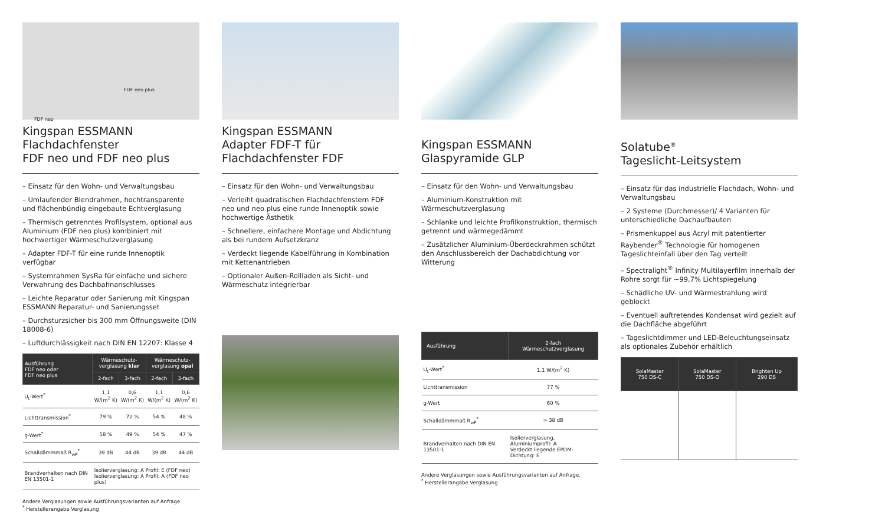FDF neo plus
FDF neo
Kingspan ESSMANN
Flachdachfenster
FDF neo und FDF neo plus
– Einsatz für den Wohn- und Verwaltungsbau
– Umlaufender Blendrahmen, hochtransparente und flächenbündig eingebaute Echtverglasung
– Thermisch getrenntes Profilsystem, optional aus Aluminium (FDF neo plus) kombiniert mit hochwertiger Wärmeschutzverglasung
– Adapter FDF-T für eine runde Innenoptik verfügbar
– Systemrahmen SysRa für einfache und sichere Verwahrung des Dachbahnanschlusses
– Leichte Reparatur oder Sanierung mit Kingspan ESSMANN Reparatur- und Sanierungsset
– Durchsturzsicher bis 300 mm Öffnungsweite (DIN 18008-6)
– Luftdurchlässigkeit nach DIN EN 12207: Klasse 4
| Ausführung FDF neo oder FDF neo plus | Wärmeschutz- verglasung klar | | Wärmeschutz- verglasung opal | |
| --- | --- | --- | --- | --- |
| | 2-fach | 3-fach | 2-fach | 3-fach |
| U<sub>t</sub>-Wert<sup>*</sup> | 1,1 W/(m<sup>2</sup> K) | 0,6 W/(m<sup>2</sup> K) | 1,1 W/(m<sup>2</sup> K) | 0,6 W/(m<sup>2</sup> K) |
| Lichttransmission<sup>*</sup> | 79 % | 72 % | 54 % | 48 % |
| g-Wert<sup>*</sup> | 58 % | 49 % | 54 % | 47 % |
| Schalldämmmaß R<sub>wP</sub><sup>*</sup> | 39 dB | 44 dB | 39 dB | 44 dB |
| Brandverhalten nach DIN EN 13501-1 | Isolierverglasung: A Profil: E (FDF neo) Isolierverglasung: A Profil: A (FDF neo plus) | | | |
Andere Verglasungen sowie Ausführungsvarianten auf Anfrage.
<sup>*</sup> Herstellerangabe Verglasung
Kingspan ESSMANN
Adapter FDF-T für
Flachdachfenster FDF
– Einsatz für den Wohn- und Verwaltungsbau
– Verleiht quadratischen Flachdachfenstern FDF neo und neo plus eine runde Innenoptik sowie hochwertige Ästhetik
– Schnellere, einfachere Montage und Abdichtung als bei rundem Aufsetzkranz
– Verdeckt liegende Kabelführung in Kombination mit Kettenantrieben
– Optionaler Außen-Rollladen als Sicht- und Wärmeschutz integrierbar
Kingspan ESSMANN
Glaspyramide GLP
– Einsatz für den Wohn- und Verwaltungsbau
– Aluminium-Konstruktion mit Wärmeschutzverglasung
– Schlanke und leichte Profilkonstruktion, thermisch getrennt und wärmegedämmt
– Zusätzlicher Aluminium-Überdeckrahmen schützt den Anschlussbereich der Dachabdichtung vor Witterung
| Ausführung | 2-fach Wärmeschutzverglasung |
| --- | --- |
| U<sub>t</sub>-Wert<sup>*</sup> | 1,1 W/(m<sup>2</sup> K) |
| Lichttransmission | 77 % |
| g-Wert | 60 % |
| Schalldämmmaß R<sub>wP</sub><sup>*</sup> | > 38 dB |
| Brandverhalten nach DIN EN 13501-1 | Isolierverglasung, Aluminiumprofil: A Verdeckt liegende EPDM-Dichtung: E |
Andere Verglasungen sowie Ausführungsvarianten auf Anfrage.
<sup>*</sup> Herstellerangabe Verglasung
Solatube<sup>®</sup>
Tageslicht-Leitsystem
– Einsatz für das industrielle Flachdach, Wohn- und Verwaltungsbau
– 2 Systeme (Durchmesser)/ 4 Varianten für unterschiedliche Dachaufbauten
– Prismenkuppel aus Acryl mit patentierter Raybender<sup>®</sup> Technologie für homogenen Tageslichteinfall über den Tag verteilt
– Spectralight<sup>®</sup> Infinity Multilayerfilm innerhalb der Rohre sorgt für ~99,7% Lichtspiegelung
– Schädliche UV- und Wärmestrahlung wird geblockt
– Eventuell auftretendes Kondensat wird gezielt auf die Dachfläche abgeführt
– Tageslichtdimmer und LED-Beleuchtungseinsatz als optionales Zubehör erhältlich
| SolaMaster 750 DS-C | SolaMaster 750 DS-O | Brighten Up 290 DS |
| --- | --- | --- |